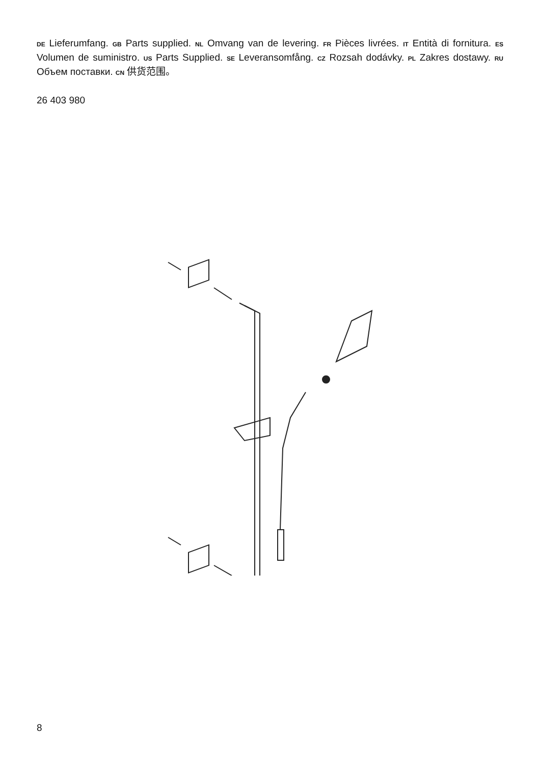DE Lieferumfang. GB Parts supplied. NL Omvang van de levering. FR Pièces livrées. IT Entità di fornitura. ES Volumen de suministro. US Parts Supplied. SE Leveransomfång. CZ Rozsah dodávky. PL Zakres dostawy. RU Объем поставки. CN 供货范围。
26 403 980
8